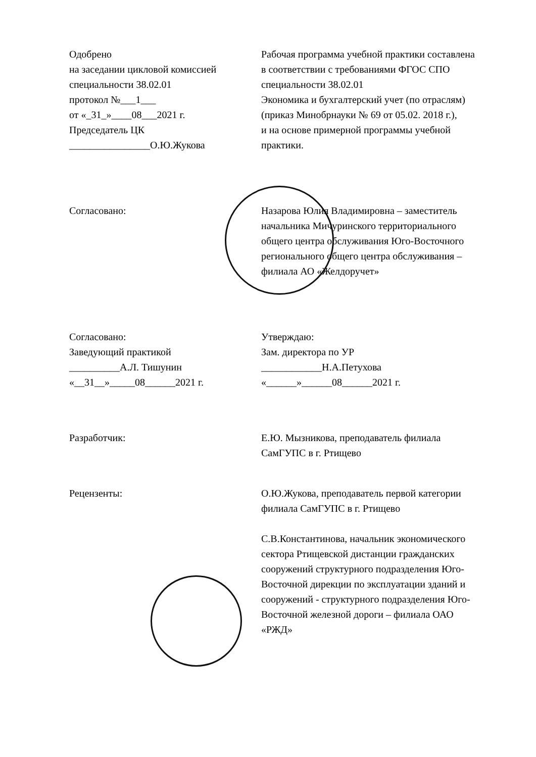Одобрено
на заседании цикловой комиссией
специальности 38.02.01
протокол №___1___
от «_31_»____08___2021 г.
Председатель ЦК
________________О.Ю.Жукова
Рабочая программа учебной практики составлена
в соответствии с требованиями ФГОС СПО
специальности 38.02.01
Экономика и бухгалтерский учет (по отраслям)
(приказ Минобрнауки № 69 от 05.02. 2018 г.),
и на основе примерной программы учебной
практики.
Согласовано: Назарова Юлия Владимировна – заместитель
начальника Мичуринского территориального
общего центра обслуживания Юго-Восточного
регионального общего центра обслуживания –
филиала АО «Желдоручет»
Согласовано:
Заведующий практикой
__________А.Л. Тишунин
«__31__»_____08______2021 г.
Утверждаю:
Зам. директора по УР
____________Н.А.Петухова
«______»______08______2021 г.
Разработчик: Е.Ю. Мызникова, преподаватель филиала
СамГУПС в г. Ртищево
Рецензенты: О.Ю.Жукова, преподаватель первой категории
филиала СамГУПС в г. Ртищево
С.В.Константинова, начальник экономического
сектора Ртищевской дистанции гражданских
сооружений структурного подразделения Юго-
Восточной дирекции по эксплуатации зданий и
сооружений - структурного подразделения Юго-
Восточной железной дороги – филиала ОАО
«РЖД»